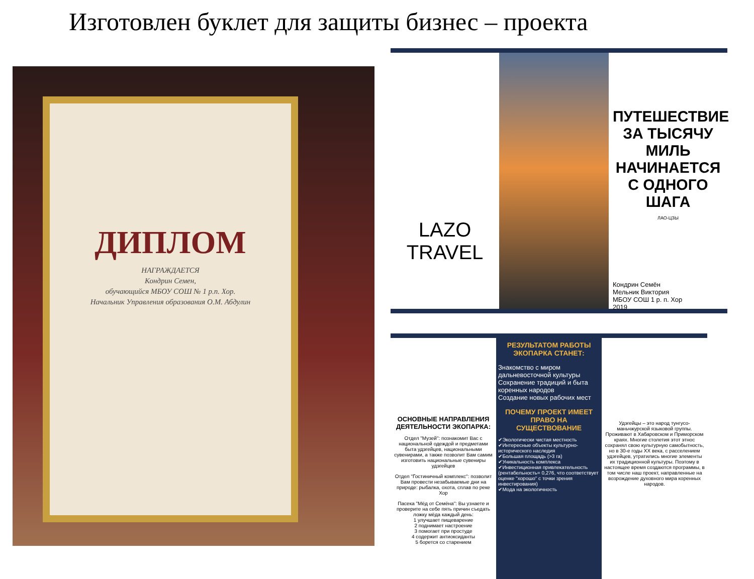Изготовлен буклет для защиты бизнес – проекта
ДИПЛОМ
НАГРАЖДАЕТСЯ
Кондрин Семен,
обучающийся МБОУ СОШ № 1 р.п. Хор.
Начальник Управления образования О.М. Абдулин
LAZO
TRAVEL
ПУТЕШЕСТВИЕ ЗА ТЫСЯЧУ МИЛЬ НАЧИНАЕТСЯ С ОДНОГО ШАГА
ЛАО-ЦЗЫ
Кондрин Семён
Мельник Виктория
МБОУ СОШ 1 р. п. Хор
2019
ОСНОВНЫЕ НАПРАВЛЕНИЯ ДЕЯТЕЛЬНОСТИ ЭКОПАРКА:
Отдел "Музей": познакомит Вас с национальной одеждой и предметами быта удэгейцев, национальными сувенирами, а также позволит Вам самим изготовить национальные сувениры удэгейцев
Отдел "Гостиничный комплекс": позволит Вам провести незабываемые дни на природе: рыбалка, охота, сплав по реке Хор
Пасека "Мёд от Семёна": Вы узнаете и проверите на себе пять причин съедать ложку мёда каждый день:
1 улучшает пищеварение
2 поднимает настроение
3 помогает при простуде
4 содержит антиоксиданты
5 борется со старением
РЕЗУЛЬТАТОМ РАБОТЫ ЭКОПАРКА СТАНЕТ:
Знакомство с миром дальневосточной культуры
Сохранение традиций и быта коренных народов
Создание новых рабочих мест
ПОЧЕМУ ПРОЕКТ ИМЕЕТ ПРАВО НА СУЩЕСТВОВАНИЕ
✔Экологически чистая местность
✔Интересные объекты культурно-исторического наследия
✔Большая площадь (>3 га)
✔Уникальность комплекса
✔Инвестиционная привлекательность (рентабельность= 0,276, что соответствует оценке "хорошо" с точки зрения инвестирования)
✔Мода на экологичность
Удэгейцы – это народ тунгусо-маньчжурской языковой группы. Проживают в Хабаровском и Приморском краях. Многие столетия этот этнос сохранял свою культурную самобытность, но в 30-е годы XX века, с расселением удэгейцев, утратились многие элементы их традиционной культуры. Поэтому в настоящее время создаются программы, в том числе наш проект, направленные на возрождение духовного мира коренных народов.